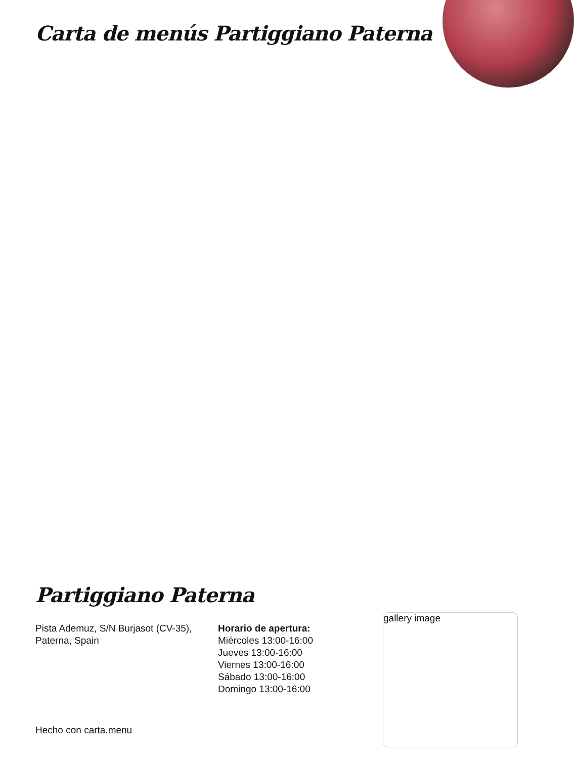Carta de menús Partiggiano Paterna
Partiggiano Paterna
Pista Ademuz, S/N Burjasot (CV-35), Paterna, Spain
Horario de apertura:
Miércoles 13:00-16:00
Jueves 13:00-16:00
Viernes 13:00-16:00
Sábado 13:00-16:00
Domingo 13:00-16:00
gallery image
Hecho con carta.menu